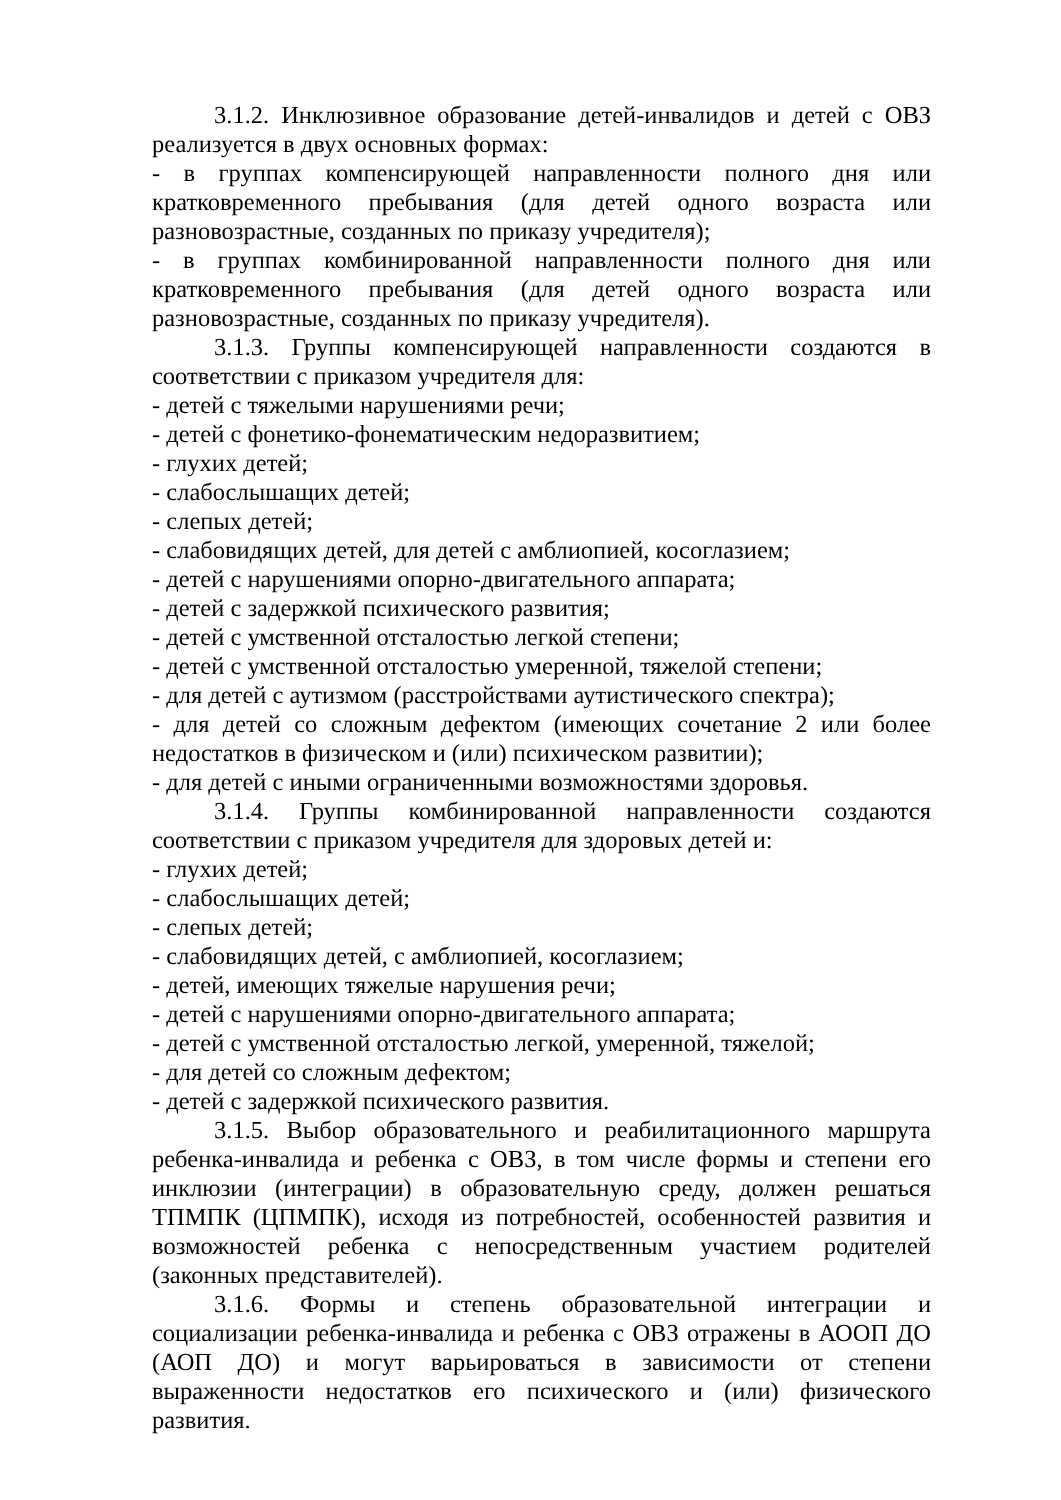3.1.2. Инклюзивное образование детей-инвалидов и детей с ОВЗ реализуется в двух основных формах:
- в группах компенсирующей направленности полного дня или кратковременного пребывания (для детей одного возраста или разновозрастные, созданных по приказу учредителя);
- в группах комбинированной направленности полного дня или кратковременного пребывания (для детей одного возраста или разновозрастные, созданных по приказу учредителя).
3.1.3. Группы компенсирующей направленности создаются в соответствии с приказом учредителя для:
- детей с тяжелыми нарушениями речи;
- детей с фонетико-фонематическим недоразвитием;
- глухих детей;
- слабослышащих детей;
- слепых детей;
- слабовидящих детей, для детей с амблиопией, косоглазием;
- детей с нарушениями опорно-двигательного аппарата;
- детей с задержкой психического развития;
- детей с умственной отсталостью легкой степени;
- детей с умственной отсталостью умеренной, тяжелой степени;
- для детей с аутизмом (расстройствами аутистического спектра);
- для детей со сложным дефектом (имеющих сочетание 2 или более недостатков в физическом и (или) психическом развитии);
- для детей с иными ограниченными возможностями здоровья.
3.1.4. Группы комбинированной направленности создаются соответствии с приказом учредителя для здоровых детей и:
- глухих детей;
- слабослышащих детей;
- слепых детей;
- слабовидящих детей, с амблиопией, косоглазием;
- детей, имеющих тяжелые нарушения речи;
- детей с нарушениями опорно-двигательного аппарата;
- детей с умственной отсталостью легкой, умеренной, тяжелой;
- для детей со сложным дефектом;
- детей с задержкой психического развития.
3.1.5. Выбор образовательного и реабилитационного маршрута ребенка-инвалида и ребенка с ОВЗ, в том числе формы и степени его инклюзии (интеграции) в образовательную среду, должен решаться ТПМПК (ЦПМПК), исходя из потребностей, особенностей развития и возможностей ребенка с непосредственным участием родителей (законных представителей).
3.1.6. Формы и степень образовательной интеграции и социализации ребенка-инвалида и ребенка с ОВЗ отражены в АООП ДО (АОП ДО) и могут варьироваться в зависимости от степени выраженности недостатков его психического и (или) физического развития.